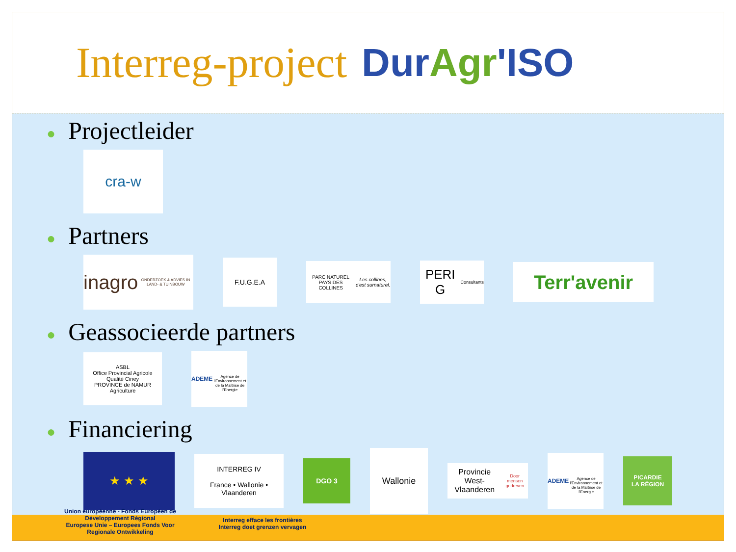Interreg-project DurAgr'ISO
● Projectleider
cra-w
● Partners
inagro
ONDERZOEK & ADVIES IN LAND- & TUINBOUW
F.U.G.E.A
PARC NATUREL PAYS DES COLLINES
Les collines, c'est surnaturel.
PERI G
Consultants
Terr'avenir
● Geassocieerde partners
ASBL
Office Provincial Agricole
Qualité Ciney
PROVINCE de NAMUR
Agriculture
ADEME
Agence de l'Environnement et de la Maîtrise de l'Energie
● Financiering
★ ★ ★
INTERREG IV
France • Wallonie • Vlaanderen
DGO 3
Wallonie
Provincie West-Vlaanderen
Door mensen gedreven
ADEME
Agence de l'Environnement et de la Maîtrise de l'Energie
PICARDIE
LA RÉGION
Union européenne - Fonds Européen de Développement Régional
Europese Unie – Europees Fonds Voor Regionale Ontwikkeling
Interreg efface les frontières
Interreg doet grenzen vervagen